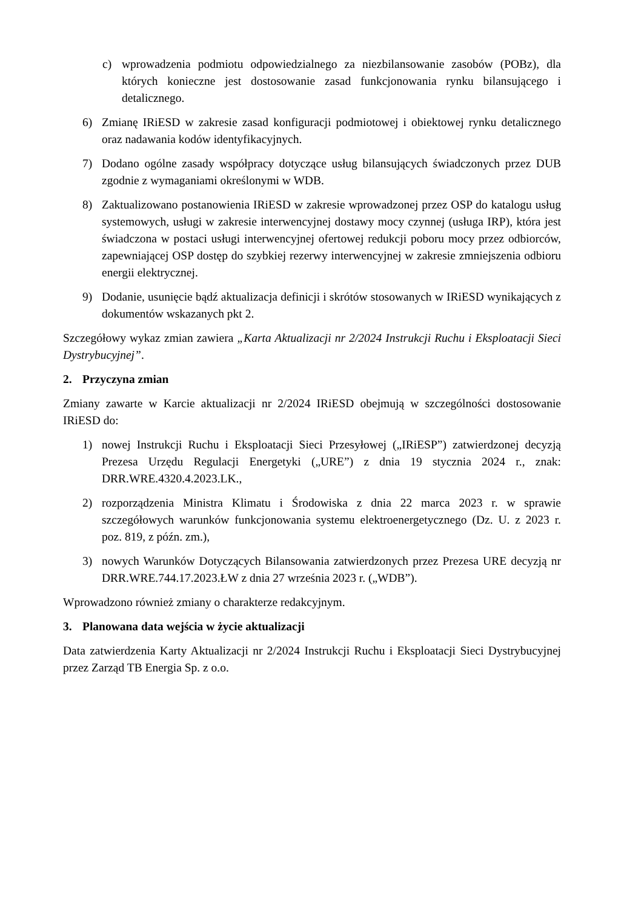c) wprowadzenia podmiotu odpowiedzialnego za niezbilansowanie zasobów (POBz), dla których konieczne jest dostosowanie zasad funkcjonowania rynku bilansującego i detalicznego.
6) Zmianę IRiESD w zakresie zasad konfiguracji podmiotowej i obiektowej rynku detalicznego oraz nadawania kodów identyfikacyjnych.
7) Dodano ogólne zasady współpracy dotyczące usług bilansujących świadczonych przez DUB zgodnie z wymaganiami określonymi w WDB.
8) Zaktualizowano postanowienia IRiESD w zakresie wprowadzonej przez OSP do katalogu usług systemowych, usługi w zakresie interwencyjnej dostawy mocy czynnej (usługa IRP), która jest świadczona w postaci usługi interwencyjnej ofertowej redukcji poboru mocy przez odbiorców, zapewniającej OSP dostęp do szybkiej rezerwy interwencyjnej w zakresie zmniejszenia odbioru energii elektrycznej.
9) Dodanie, usunięcie bądź aktualizacja definicji i skrótów stosowanych w IRiESD wynikających z dokumentów wskazanych pkt 2.
Szczegółowy wykaz zmian zawiera „Karta Aktualizacji nr 2/2024 Instrukcji Ruchu i Eksploatacji Sieci Dystrybucyjnej”.
2. Przyczyna zmian
Zmiany zawarte w Karcie aktualizacji nr 2/2024 IRiESD obejmują w szczególności dostosowanie IRiESD do:
1) nowej Instrukcji Ruchu i Eksploatacji Sieci Przesyłowej („IRiESP”) zatwierdzonej decyzją Prezesa Urzędu Regulacji Energetyki („URE”) z dnia 19 stycznia 2024 r., znak: DRR.WRE.4320.4.2023.LK.,
2) rozporządzenia Ministra Klimatu i Środowiska z dnia 22 marca 2023 r. w sprawie szczegółowych warunków funkcjonowania systemu elektroenergetycznego (Dz. U. z 2023 r. poz. 819, z późn. zm.),
3) nowych Warunków Dotyczących Bilansowania zatwierdzonych przez Prezesa URE decyzją nr DRR.WRE.744.17.2023.ŁW z dnia 27 września 2023 r. („WDB”).
Wprowadzono również zmiany o charakterze redakcyjnym.
3. Planowana data wejścia w życie aktualizacji
Data zatwierdzenia Karty Aktualizacji nr 2/2024 Instrukcji Ruchu i Eksploatacji Sieci Dystrybucyjnej przez Zarząd TB Energia Sp. z o.o.